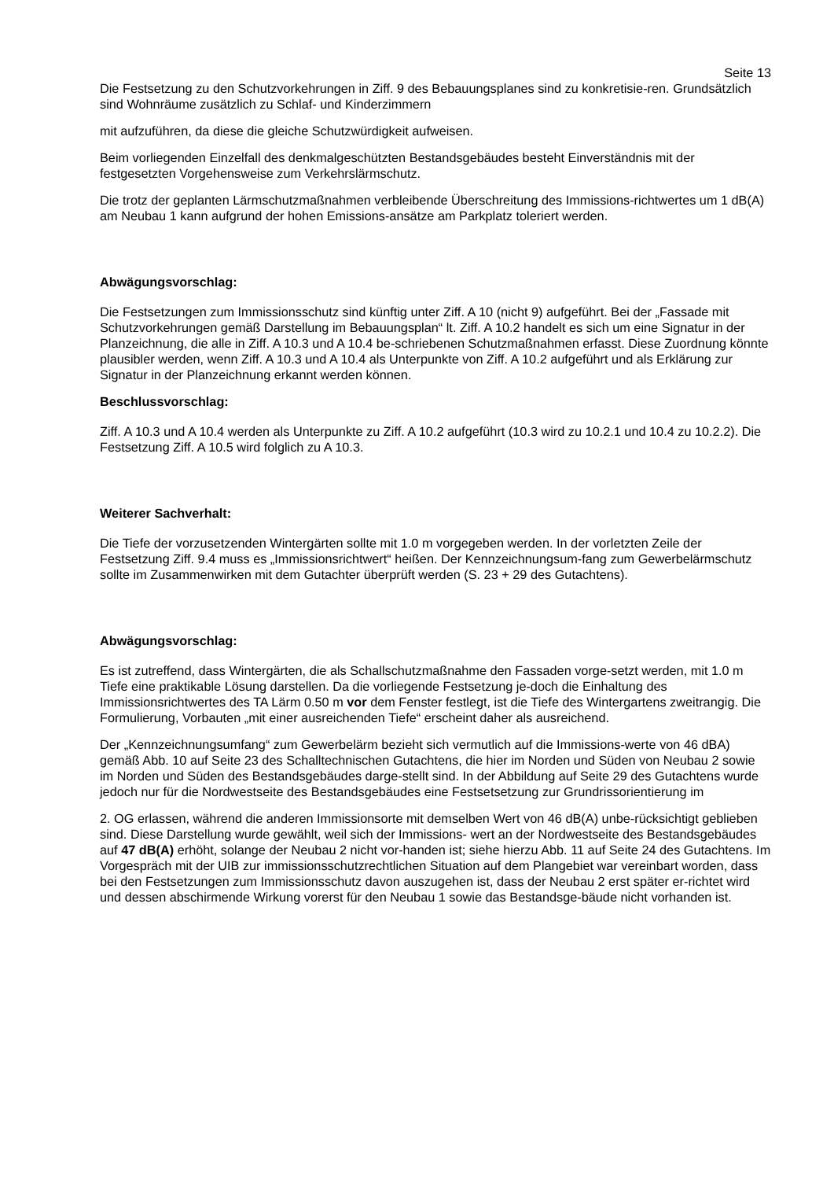Seite 13
Die Festsetzung zu den Schutzvorkehrungen in Ziff. 9 des Bebauungsplanes sind zu konkretisie-ren. Grundsätzlich sind Wohnräume zusätzlich zu Schlaf- und Kinderzimmern
mit aufzuführen, da diese die gleiche Schutzwürdigkeit aufweisen.
Beim vorliegenden Einzelfall des denkmalgeschützten Bestandsgebäudes besteht Einverständnis mit der festgesetzten Vorgehensweise zum Verkehrslärmschutz.
Die trotz der geplanten Lärmschutzmaßnahmen verbleibende Überschreitung des Immissions-richtwertes um 1 dB(A) am Neubau 1 kann aufgrund der hohen Emissions-ansätze am Parkplatz toleriert werden.
Abwägungsvorschlag:
Die Festsetzungen zum Immissionsschutz sind künftig unter Ziff. A 10 (nicht 9) aufgeführt. Bei der „Fassade mit Schutzvorkehrungen gemäß Darstellung im Bebauungsplan“ lt. Ziff. A 10.2 handelt es sich um eine Signatur in der Planzeichnung, die alle in Ziff. A 10.3 und A 10.4 be-schriebenen Schutzmaßnahmen erfasst. Diese Zuordnung könnte plausibler werden, wenn Ziff. A 10.3 und A 10.4 als Unterpunkte von Ziff. A 10.2 aufgeführt und als Erklärung zur Signatur in der Planzeichnung erkannt werden können.
Beschlussvorschlag:
Ziff. A 10.3 und A 10.4 werden als Unterpunkte zu Ziff. A 10.2 aufgeführt (10.3 wird zu 10.2.1 und 10.4 zu 10.2.2). Die Festsetzung Ziff. A 10.5 wird folglich zu A 10.3.
Weiterer Sachverhalt:
Die Tiefe der vorzusetzenden Wintergärten sollte mit 1.0 m vorgegeben werden. In der vorletzten Zeile der Festsetzung Ziff. 9.4 muss es „Immissionsrichtwert“ heißen. Der Kennzeichnungsum-fang zum Gewerbelärmschutz sollte im Zusammenwirken mit dem Gutachter überprüft werden (S. 23 + 29 des Gutachtens).
Abwägungsvorschlag:
Es ist zutreffend, dass Wintergärten, die als Schallschutzmaßnahme den Fassaden vorge-setzt werden, mit 1.0 m Tiefe eine praktikable Lösung darstellen. Da die vorliegende Festsetzung je-doch die Einhaltung des Immissionsrichtwertes des TA Lärm 0.50 m vor dem Fenster festlegt, ist die Tiefe des Wintergartens zweitrangig. Die Formulierung, Vorbauten „mit einer ausreichenden Tiefe“ erscheint daher als ausreichend.
Der „Kennzeichnungsumfang“ zum Gewerbelärm bezieht sich vermutlich auf die Immissions-werte von 46 dBA) gemäß Abb. 10 auf Seite 23 des Schalltechnischen Gutachtens, die hier im Norden und Süden von Neubau 2 sowie im Norden und Süden des Bestandsgebäudes darge-stellt sind. In der Abbildung auf Seite 29 des Gutachtens wurde jedoch nur für die Nordwestseite des Bestandsgebäudes eine Festsetsetzung zur Grundrissorientierung im
2. OG erlassen, während die anderen Immissionsorte mit demselben Wert von 46 dB(A) unbe-rücksichtigt geblieben sind. Diese Darstellung wurde gewählt, weil sich der Immissions- wert an der Nordwestseite des Bestandsgebäudes auf 47 dB(A) erhöht, solange der Neubau 2 nicht vor-handen ist; siehe hierzu Abb. 11 auf Seite 24 des Gutachtens. Im Vorgespräch mit der UIB zur immissionsschutzrechtlichen Situation auf dem Plangebiet war vereinbart worden, dass bei den Festsetzungen zum Immissionsschutz davon auszugehen ist, dass der Neubau 2 erst später er-richtet wird und dessen abschirmende Wirkung vorerst für den Neubau 1 sowie das Bestandsge-bäude nicht vorhanden ist.